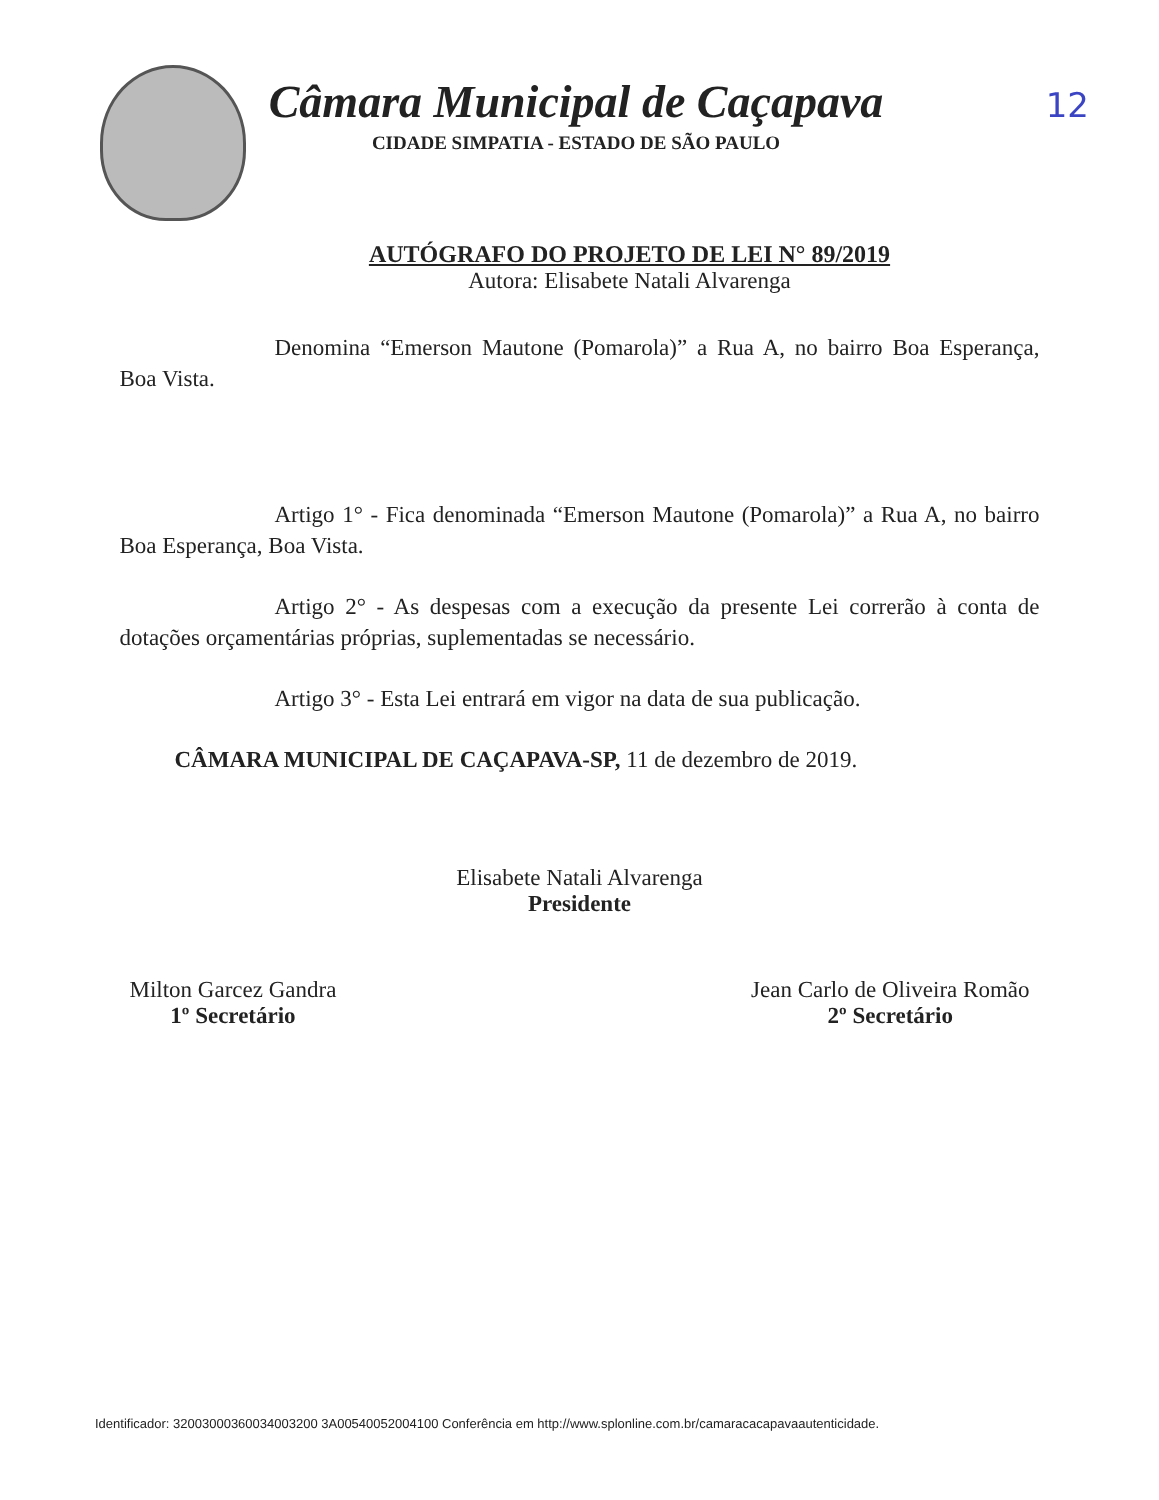12
Câmara Municipal de Caçapava
CIDADE SIMPATIA - ESTADO DE SÃO PAULO
AUTÓGRAFO DO PROJETO DE LEI N° 89/2019
Autora: Elisabete Natali Alvarenga
Denomina “Emerson Mautone (Pomarola)” a Rua A, no bairro Boa Esperança, Boa Vista.
Artigo 1° - Fica denominada “Emerson Mautone (Pomarola)” a Rua A, no bairro Boa Esperança, Boa Vista.
Artigo 2° - As despesas com a execução da presente Lei correrão à conta de dotações orçamentárias próprias, suplementadas se necessário.
Artigo 3° - Esta Lei entrará em vigor na data de sua publicação.
CÂMARA MUNICIPAL DE CAÇAPAVA-SP, 11 de dezembro de 2019.
Elisabete Natali Alvarenga
Presidente
Milton Garcez Gandra
1º Secretário
Jean Carlo de Oliveira Romão
2º Secretário
Identificador: 32003000360034003200 3A00540052004100 Conferência em http://www.splonline.com.br/camaracacapavaautenticidade.